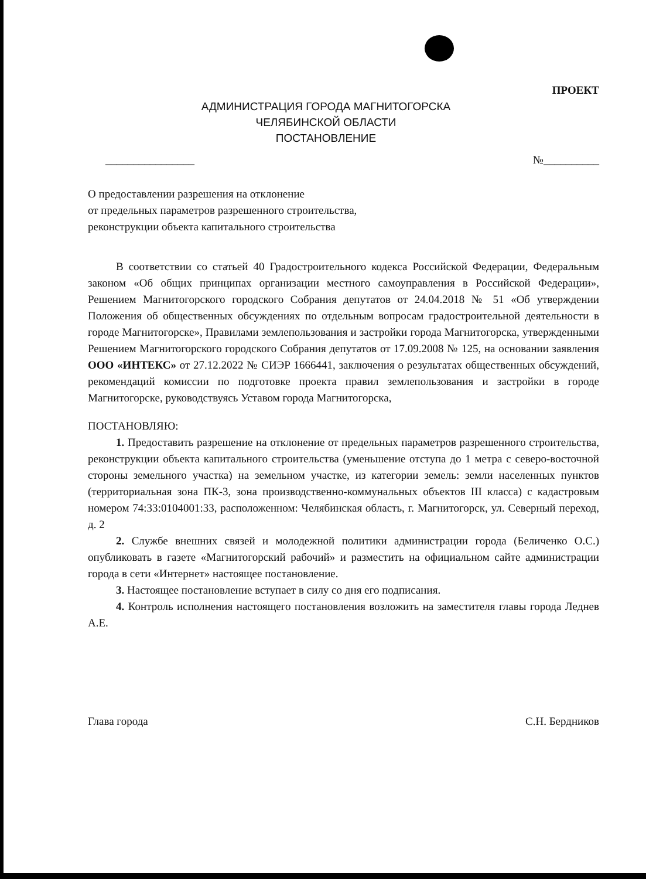ПРОЕКТ
АДМИНИСТРАЦИЯ ГОРОДА МАГНИТОГОРСКА
ЧЕЛЯБИНСКОЙ ОБЛАСТИ
ПОСТАНОВЛЕНИЕ
________________ №__________
О предоставлении разрешения на отклонение
от предельных параметров разрешенного строительства,
реконструкции объекта капитального строительства
В соответствии со статьей 40 Градостроительного кодекса Российской Федерации, Федеральным законом «Об общих принципах организации местного самоуправления в Российской Федерации», Решением Магнитогорского городского Собрания депутатов от 24.04.2018 № 51 «Об утверждении Положения об общественных обсуждениях по отдельным вопросам градостроительной деятельности в городе Магнитогорске», Правилами землепользования и застройки города Магнитогорска, утвержденными Решением Магнитогорского городского Собрания депутатов от 17.09.2008 № 125, на основании заявления ООО «ИНТЕКС» от 27.12.2022 № СИЭР 1666441, заключения о результатах общественных обсуждений, рекомендаций комиссии по подготовке проекта правил землепользования и застройки в городе Магнитогорске, руководствуясь Уставом города Магнитогорска,
ПОСТАНОВЛЯЮ:
1. Предоставить разрешение на отклонение от предельных параметров разрешенного строительства, реконструкции объекта капитального строительства (уменьшение отступа до 1 метра с северо-восточной стороны земельного участка) на земельном участке, из категории земель: земли населенных пунктов (территориальная зона ПК-3, зона производственно-коммунальных объектов III класса) с кадастровым номером 74:33:0104001:33, расположенном: Челябинская область, г. Магнитогорск, ул. Северный переход, д. 2
2. Службе внешних связей и молодежной политики администрации города (Беличенко О.С.) опубликовать в газете «Магнитогорский рабочий» и разместить на официальном сайте администрации города в сети «Интернет» настоящее постановление.
3. Настоящее постановление вступает в силу со дня его подписания.
4. Контроль исполнения настоящего постановления возложить на заместителя главы города Леднев А.Е.
Глава города С.Н. Бердников